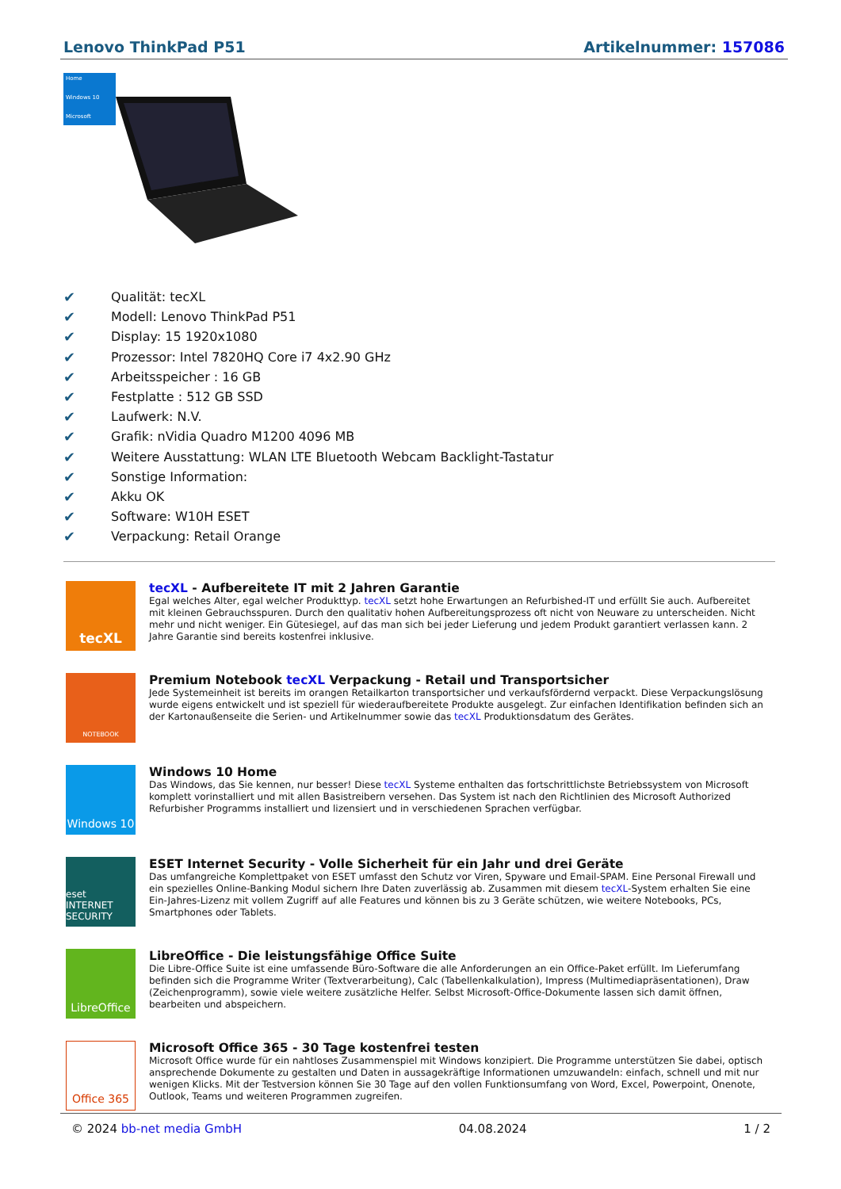Lenovo ThinkPad P51 Artikelnummer: 157086
Home
Windows 10
Microsoft
✔ Qualität: tecXL
✔ Modell: Lenovo ThinkPad P51
✔ Display: 15 1920x1080
✔ Prozessor: Intel 7820HQ Core i7 4x2.90 GHz
✔ Arbeitsspeicher : 16 GB
✔ Festplatte : 512 GB SSD
✔ Laufwerk: N.V.
✔ Grafik: nVidia Quadro M1200 4096 MB
✔ Weitere Ausstattung: WLAN LTE Bluetooth Webcam Backlight-Tastatur
✔ Sonstige Information:
✔ Akku OK
✔ Software: W10H ESET
✔ Verpackung: Retail Orange
tecXL
tecXL - Aufbereitete IT mit 2 Jahren Garantie
Egal welches Alter, egal welcher Produkttyp. tecXL setzt hohe Erwartungen an Refurbished-IT und erfüllt Sie auch. Aufbereitet mit kleinen Gebrauchsspuren. Durch den qualitativ hohen Aufbereitungsprozess oft nicht von Neuware zu unterscheiden. Nicht mehr und nicht weniger. Ein Gütesiegel, auf das man sich bei jeder Lieferung und jedem Produkt garantiert verlassen kann. 2 Jahre Garantie sind bereits kostenfrei inklusive.
NOTEBOOK
Premium Notebook tecXL Verpackung - Retail und Transportsicher
Jede Systemeinheit ist bereits im orangen Retailkarton transportsicher und verkaufsfördernd verpackt. Diese Verpackungslösung wurde eigens entwickelt und ist speziell für wiederaufbereitete Produkte ausgelegt. Zur einfachen Identifikation befinden sich an der Kartonaußenseite die Serien- und Artikelnummer sowie das tecXL Produktionsdatum des Gerätes.
Windows 10
Windows 10 Home
Das Windows, das Sie kennen, nur besser! Diese tecXL Systeme enthalten das fortschrittlichste Betriebssystem von Microsoft komplett vorinstalliert und mit allen Basistreibern versehen. Das System ist nach den Richtlinien des Microsoft Authorized Refurbisher Programms installiert und lizensiert und in verschiedenen Sprachen verfügbar.
eset INTERNET SECURITY
ESET Internet Security - Volle Sicherheit für ein Jahr und drei Geräte
Das umfangreiche Komplettpaket von ESET umfasst den Schutz vor Viren, Spyware und Email-SPAM. Eine Personal Firewall und ein spezielles Online-Banking Modul sichern Ihre Daten zuverlässig ab. Zusammen mit diesem tecXL-System erhalten Sie eine Ein-Jahres-Lizenz mit vollem Zugriff auf alle Features und können bis zu 3 Geräte schützen, wie weitere Notebooks, PCs, Smartphones oder Tablets.
LibreOffice
LibreOffice - Die leistungsfähige Office Suite
Die Libre-Office Suite ist eine umfassende Büro-Software die alle Anforderungen an ein Office-Paket erfüllt. Im Lieferumfang befinden sich die Programme Writer (Textverarbeitung), Calc (Tabellenkalkulation), Impress (Multimediapräsentationen), Draw (Zeichenprogramm), sowie viele weitere zusätzliche Helfer. Selbst Microsoft-Office-Dokumente lassen sich damit öffnen, bearbeiten und abspeichern.
Office 365
Microsoft Office 365 - 30 Tage kostenfrei testen
Microsoft Office wurde für ein nahtloses Zusammenspiel mit Windows konzipiert. Die Programme unterstützen Sie dabei, optisch ansprechende Dokumente zu gestalten und Daten in aussagekräftige Informationen umzuwandeln: einfach, schnell und mit nur wenigen Klicks. Mit der Testversion können Sie 30 Tage auf den vollen Funktionsumfang von Word, Excel, Powerpoint, Onenote, Outlook, Teams und weiteren Programmen zugreifen.
© 2024 bb-net media GmbH 04.08.2024 1 / 2